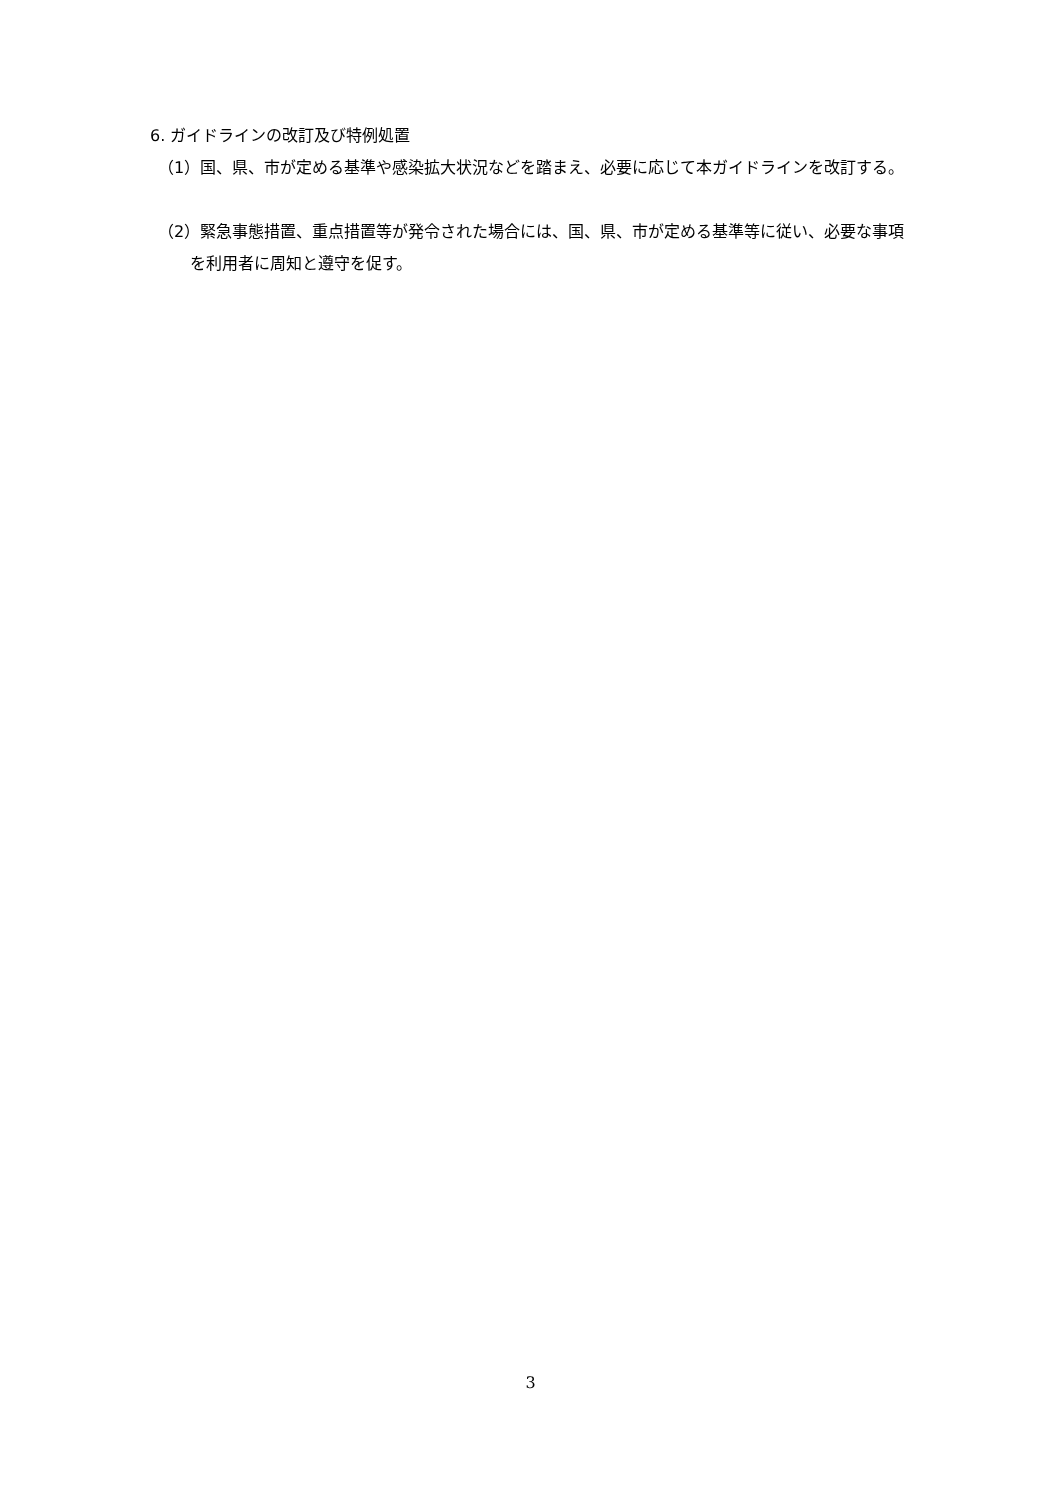6. ガイドラインの改訂及び特例処置
（1）国、県、市が定める基準や感染拡大状況などを踏まえ、必要に応じて本ガイドラインを改訂する。
（2）緊急事態措置、重点措置等が発令された場合には、国、県、市が定める基準等に従い、必要な事項を利用者に周知と遵守を促す。
3